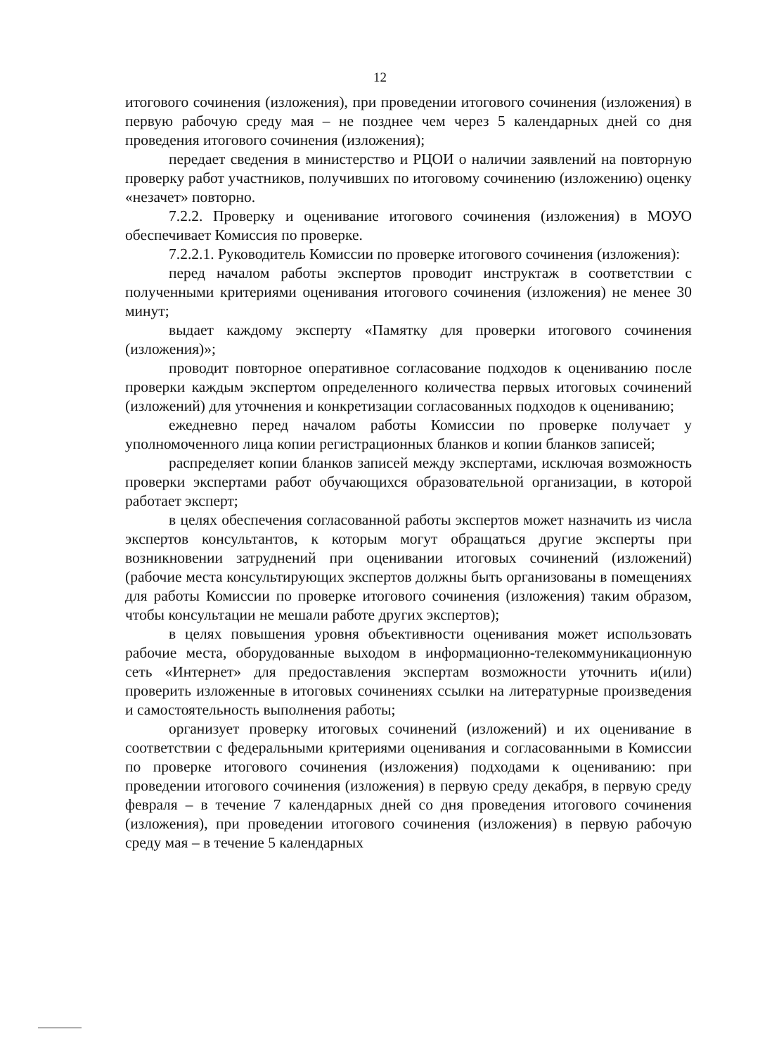12
итогового сочинения (изложения), при проведении итогового сочинения (изложения) в первую рабочую среду мая – не позднее чем через 5 календарных дней со дня проведения итогового сочинения (изложения);
передает сведения в министерство и РЦОИ о наличии заявлений на повторную проверку работ участников, получивших по итоговому сочинению (изложению) оценку «незачет» повторно.
7.2.2. Проверку и оценивание итогового сочинения (изложения) в МОУО обеспечивает Комиссия по проверке.
7.2.2.1. Руководитель Комиссии по проверке итогового сочинения (изложения):
перед началом работы экспертов проводит инструктаж в соответствии с полученными критериями оценивания итогового сочинения (изложения) не менее 30 минут;
выдает каждому эксперту «Памятку для проверки итогового сочинения (изложения)»;
проводит повторное оперативное согласование подходов к оцениванию после проверки каждым экспертом определенного количества первых итоговых сочинений (изложений) для уточнения и конкретизации согласованных подходов к оцениванию;
ежедневно перед началом работы Комиссии по проверке получает у уполномоченного лица копии регистрационных бланков и копии бланков записей;
распределяет копии бланков записей между экспертами, исключая возможность проверки экспертами работ обучающихся образовательной организации, в которой работает эксперт;
в целях обеспечения согласованной работы экспертов может назначить из числа экспертов консультантов, к которым могут обращаться другие эксперты при возникновении затруднений при оценивании итоговых сочинений (изложений) (рабочие места консультирующих экспертов должны быть организованы в помещениях для работы Комиссии по проверке итогового сочинения (изложения) таким образом, чтобы консультации не мешали работе других экспертов);
в целях повышения уровня объективности оценивания может использовать рабочие места, оборудованные выходом в информационно-телекоммуникационную сеть «Интернет» для предоставления экспертам возможности уточнить и(или) проверить изложенные в итоговых сочинениях ссылки на литературные произведения и самостоятельность выполнения работы;
организует проверку итоговых сочинений (изложений) и их оценивание в соответствии с федеральными критериями оценивания и согласованными в Комиссии по проверке итогового сочинения (изложения) подходами к оцениванию: при проведении итогового сочинения (изложения) в первую среду декабря, в первую среду февраля – в течение 7 календарных дней со дня проведения итогового сочинения (изложения), при проведении итогового сочинения (изложения) в первую рабочую среду мая – в течение 5 календарных